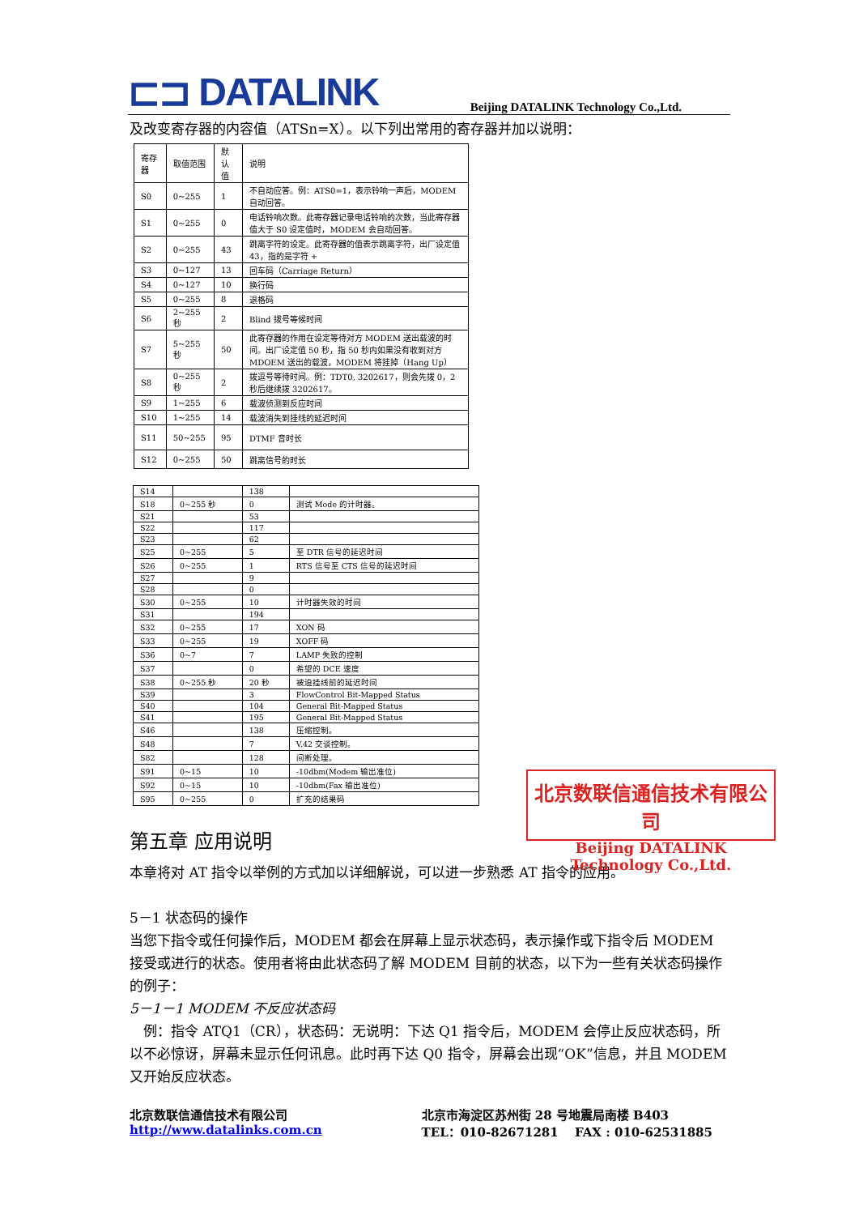⊏⊐ DATALINK
Beijing DATALINK Technology Co.,Ltd.
及改变寄存器的内容值（ATSn=X）。以下列出常用的寄存器并加以说明：
| 寄存器 | 取值范围 | 默认值 | 说明 |
| --- | --- | --- | --- |
| S0 | 0~255 | 1 | 不自动应答。例：ATS0=1，表示铃响一声后，MODEM 自动回答。 |
| S1 | 0~255 | 0 | 电话铃响次数。此寄存器记录电话铃响的次数，当此寄存器值大于 S0 设定值时，MODEM 会自动回答。 |
| S2 | 0~255 | 43 | 跳离字符的设定。此寄存器的值表示跳离字符，出厂设定值 43，指的是字符 + |
| S3 | 0~127 | 13 | 回车码（Carriage Return） |
| S4 | 0~127 | 10 | 换行码 |
| S5 | 0~255 | 8 | 退格码 |
| S6 | 2~255 秒 | 2 | Blind 拨号等候时间 |
| S7 | 5~255 秒 | 50 | 此寄存器的作用在设定等待对方 MODEM 送出载波的时间。出厂设定值 50 秒，指 50 秒内如果没有收到对方 MDOEM 送出的载波，MODEM 将挂掉（Hang Up） |
| S8 | 0~255 秒 | 2 | 拨逗号等待时间。例：TDT0, 3202617，则会先拨 0，2 秒后继续拨 3202617。 |
| S9 | 1~255 | 6 | 载波侦测到反应时间 |
| S10 | 1~255 | 14 | 载波消失到挂线的延迟时间 |
| S11 | 50~255 | 95 | DTMF 音时长 |
| S12 | 0~255 | 50 | 跳离信号的时长 |
| S14 | | 138 | |
| S18 | 0~255 秒 | 0 | 测试 Mode 的计时器。 |
| S21 | | 53 | |
| S22 | | 117 | |
| S23 | | 62 | |
| S25 | 0~255 | 5 | 至 DTR 信号的延迟时间 |
| S26 | 0~255 | 1 | RTS 信号至 CTS 信号的延迟时间 |
| S27 | | 9 | |
| S28 | | 0 | |
| S30 | 0~255 | 10 | 计时器失效的时间 |
| S31 | | 194 | |
| S32 | 0~255 | 17 | XON 码 |
| S33 | 0~255 | 19 | XOFF 码 |
| S36 | 0~7 | 7 | LAMP 失败的控制 |
| S37 | | 0 | 希望的 DCE 速度 |
| S38 | 0~255 秒 | 20 秒 | 被迫挂线前的延迟时间 |
| S39 | | 3 | FlowControl Bit-Mapped Status |
| S40 | | 104 | General Bit-Mapped Status |
| S41 | | 195 | General Bit-Mapped Status |
| S46 | | 138 | 压缩控制。 |
| S48 | | 7 | V.42 交谈控制。 |
| S82 | | 128 | 间断处理。 |
| S91 | 0~15 | 10 | -10dbm(Modem 输出准位) |
| S92 | 0~15 | 10 | -10dbm(Fax 输出准位) |
| S95 | 0~255 | 0 | 扩充的结果码 |
第五章 应用说明
本章将对 AT 指令以举例的方式加以详细解说，可以进一步熟悉 AT 指令的应用。
5－1 状态码的操作
当您下指令或任何操作后，MODEM 都会在屏幕上显示状态码，表示操作或下指令后 MODEM 接受或进行的状态。使用者将由此状态码了解 MODEM 目前的状态，以下为一些有关状态码操作的例子：
5－1－1 MODEM 不反应状态码
　例：指令 ATQ1（CR），状态码：无说明：下达 Q1 指令后，MODEM 会停止反应状态码，所以不必惊讶，屏幕未显示任何讯息。此时再下达 Q0 指令，屏幕会出现“OK”信息，并且 MODEM 又开始反应状态。
北京数联信通信技术有限公司
Beijing DATALINK Technology Co.,Ltd.
北京数联信通信技术有限公司
http://www.datalinks.com.cn
北京市海淀区苏州街 28 号地震局南楼 B403
TEL：010-82671281　 FAX : 010-62531885